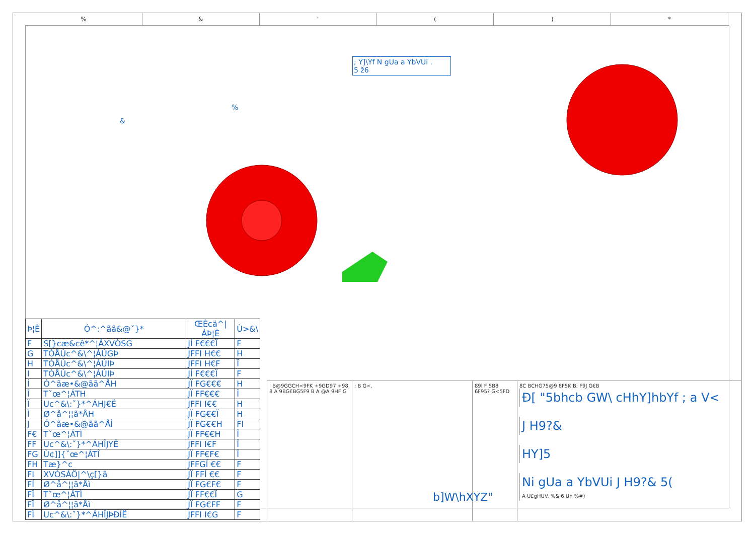% & ' ( ) *
; Y]\Yf N gUa a YbVUi .
5 ž6
%
&
| Þ¦È | Ó^:^ãã&@ˇ}* | ŒÈcä^/ÁÞ¦È | Ù>&\ |
| --- | --- | --- | --- |
| F | S[}cæ&cê*^¦ÁXVÒSG | JÍ F€€€Ï | F |
| G | TÒÅÚc^&\^¦ÁÚGÞ | JFFI H€€ | H |
| H | TÒÅÚc^&\^¦ÁÚIÞ | JFFI H€F | Ï |
| I | TÒÅÚc^&\^¦ÁÚIÞ | JÍ F€€€Ï | F |
| Í | Ó^ãæ•&@ãã^ÅH | JÏ FG€€€ | H |
| Î | Tˇœ^¦ÁTH | JÏ FF€€€ | Î |
| Ï | Uc^&\:ˇ}*^ÁHJ€Ë | JFFI I€€ | H |
| Ì | Ø^å^¦¦ã*ÅH | JÏ FG€€Ï | H |
| J | Ó^ãæ•&@ãã^ÅÌ | JÏ FG€€H | FI |
| F€ | Tˇœ^¦ÁTÌ | JÏ FF€€H | Î |
| FF | Uc^&\:ˇ}*^ÁHÎJYË | JFFI I€F | Î |
| FG | Ù¢]]{ˇœ^¦ÁTÎ | JÏ FF€F€ | Î |
| FH | Tæ}^c | JFFGÍ €€ | F |
| FI | XVÒSÁÖ/^\ç[}ã | JÏ FFÍ €€ | F |
| FÍ | Ø^å^¦¦ã*Åì | JÏ FG€F€ | F |
| FÎ | Tˇœ^¦ÁTÌ | JÏ FF€€Ï | G |
| FÏ | Ø^å^¦¦ã*Åì | JÏ FG€FF | F |
| FÌ | Uc^&\:ˇ}*^ÁHÎJÞÐÍË | JFFI I€G | F |
I B@9GGCH<9FK ÷9GD97 ÷98.
8 A 9BG€BG5F9 B A @A 9HF G
: B G<. 89Í F 5B8
6F95? G<5FD
8C BCHG75@9 8F5K B; F9J G€B
Ð[ "5bhcb GW\ cHhY]hbYf ; a V<
J H9?&
HY]5
Ni gUa a YbVUi J H9?& 5(
A U£gHUV. %& 6 Uh %#)
b]W\hXYZ"